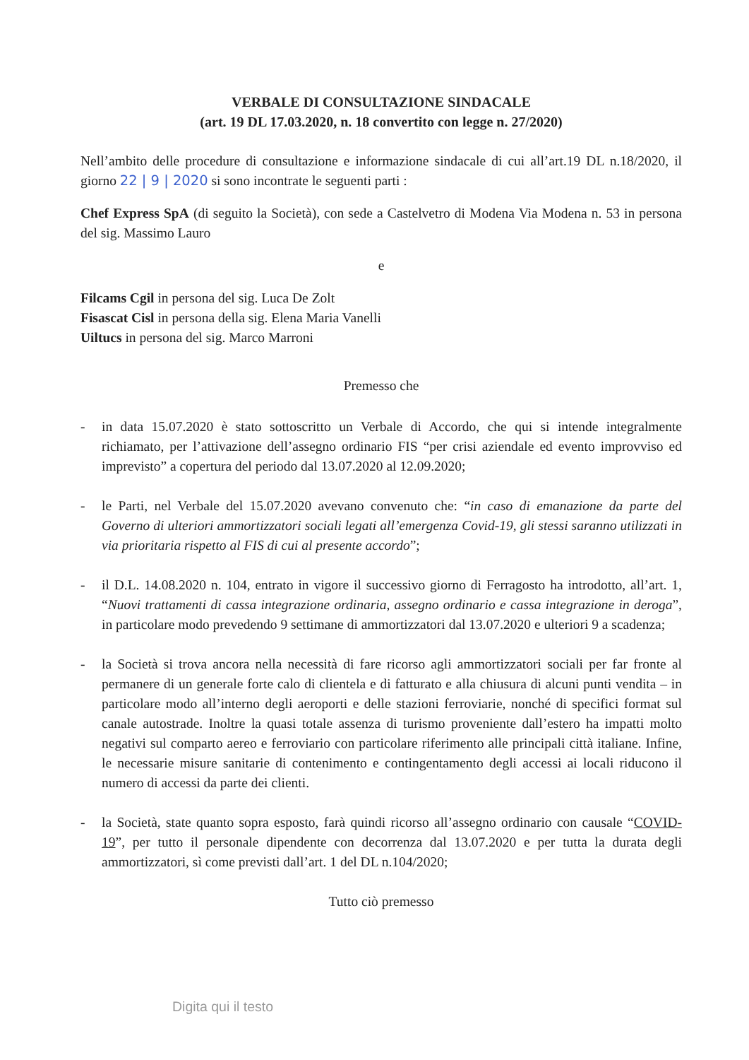VERBALE DI CONSULTAZIONE SINDACALE
(art. 19 DL 17.03.2020, n. 18 convertito con legge n. 27/2020)
Nell’ambito delle procedure di consultazione e informazione sindacale di cui all’art.19 DL n.18/2020, il giorno 22 | 9 | 2020 si sono incontrate le seguenti parti :
Chef Express SpA (di seguito la Società), con sede a Castelvetro di Modena Via Modena n. 53 in persona del sig. Massimo Lauro
e
Filcams Cgil in persona del sig. Luca De Zolt
Fisascat Cisl in persona della sig. Elena Maria Vanelli
Uiltucs in persona del sig. Marco Marroni
Premesso che
- in data 15.07.2020 è stato sottoscritto un Verbale di Accordo, che qui si intende integralmente richiamato, per l’attivazione dell’assegno ordinario FIS “per crisi aziendale ed evento improvviso ed imprevisto” a copertura del periodo dal 13.07.2020 al 12.09.2020;
- le Parti, nel Verbale del 15.07.2020 avevano convenuto che: “in caso di emanazione da parte del Governo di ulteriori ammortizzatori sociali legati all’emergenza Covid-19, gli stessi saranno utilizzati in via prioritaria rispetto al FIS di cui al presente accordo”;
- il D.L. 14.08.2020 n. 104, entrato in vigore il successivo giorno di Ferragosto ha introdotto, all’art. 1, “Nuovi trattamenti di cassa integrazione ordinaria, assegno ordinario e cassa integrazione in deroga”, in particolare modo prevedendo 9 settimane di ammortizzatori dal 13.07.2020 e ulteriori 9 a scadenza;
- la Società si trova ancora nella necessità di fare ricorso agli ammortizzatori sociali per far fronte al permanere di un generale forte calo di clientela e di fatturato e alla chiusura di alcuni punti vendita – in particolare modo all’interno degli aeroporti e delle stazioni ferroviarie, nonché di specifici format sul canale autostrade. Inoltre la quasi totale assenza di turismo proveniente dall’estero ha impatti molto negativi sul comparto aereo e ferroviario con particolare riferimento alle principali città italiane. Infine, le necessarie misure sanitarie di contenimento e contingentamento degli accessi ai locali riducono il numero di accessi da parte dei clienti.
- la Società, state quanto sopra esposto, farà quindi ricorso all’assegno ordinario con causale “COVID-19”, per tutto il personale dipendente con decorrenza dal 13.07.2020 e per tutta la durata degli ammortizzatori, sì come previsti dall’art. 1 del DL n.104/2020;
Tutto ciò premesso
Digita qui il testo